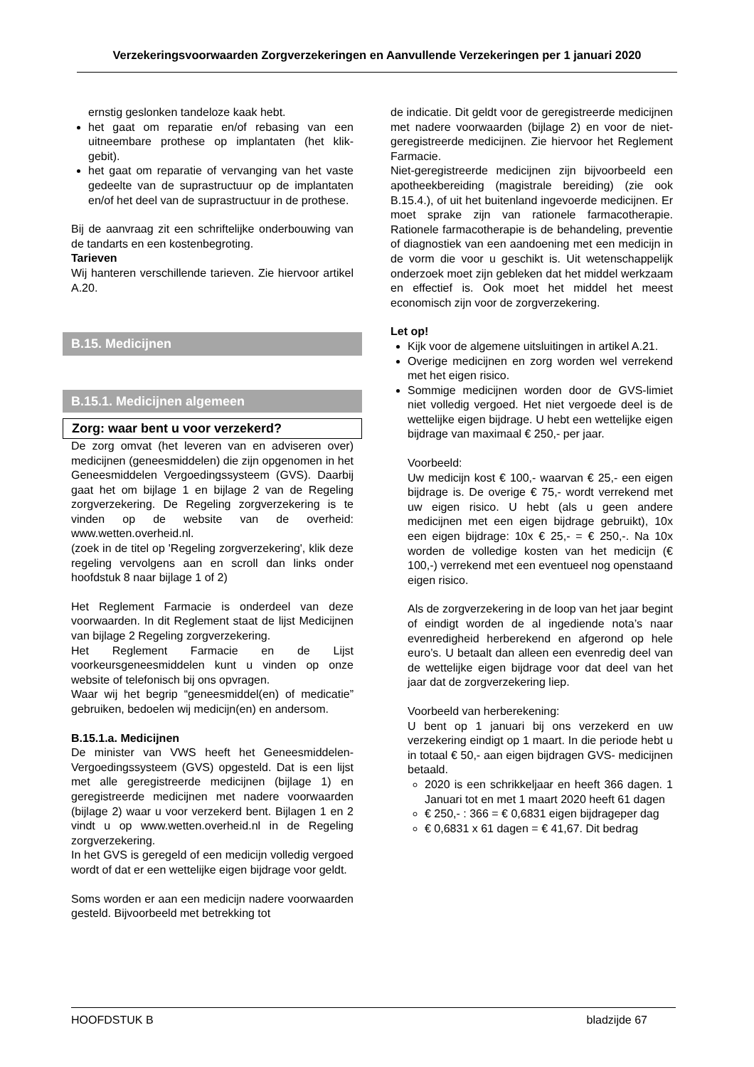Verzekeringsvoorwaarden Zorgverzekeringen en Aanvullende Verzekeringen per 1 januari 2020
ernstig geslonken tandeloze kaak hebt.
het gaat om reparatie en/of rebasing van een uitneembare prothese op implantaten (het klik-gebit).
het gaat om reparatie of vervanging van het vaste gedeelte van de suprastructuur op de implantaten en/of het deel van de suprastructuur in de prothese.
Bij de aanvraag zit een schriftelijke onderbouwing van de tandarts en een kostenbegroting.
Tarieven
Wij hanteren verschillende tarieven. Zie hiervoor artikel A.20.
B.15. Medicijnen
B.15.1. Medicijnen algemeen
Zorg: waar bent u voor verzekerd?
De zorg omvat (het leveren van en adviseren over) medicijnen (geneesmiddelen) die zijn opgenomen in het Geneesmiddelen Vergoedingssysteem (GVS). Daarbij gaat het om bijlage 1 en bijlage 2 van de Regeling zorgverzekering. De Regeling zorgverzekering is te vinden op de website van de overheid: www.wetten.overheid.nl.
(zoek in de titel op 'Regeling zorgverzekering', klik deze regeling vervolgens aan en scroll dan links onder hoofdstuk 8 naar bijlage 1 of 2)
Het Reglement Farmacie is onderdeel van deze voorwaarden. In dit Reglement staat de lijst Medicijnen van bijlage 2 Regeling zorgverzekering.
Het Reglement Farmacie en de Lijst voorkeursgeneesmiddelen kunt u vinden op onze website of telefonisch bij ons opvragen.
Waar wij het begrip “geneesmiddel(en) of medicatie” gebruiken, bedoelen wij medicijn(en) en andersom.
B.15.1.a. Medicijnen
De minister van VWS heeft het Geneesmiddelen-Vergoedingssysteem (GVS) opgesteld. Dat is een lijst met alle geregistreerde medicijnen (bijlage 1) en geregistreerde medicijnen met nadere voorwaarden (bijlage 2) waar u voor verzekerd bent. Bijlagen 1 en 2 vindt u op www.wetten.overheid.nl in de Regeling zorgverzekering.
In het GVS is geregeld of een medicijn volledig vergoed wordt of dat er een wettelijke eigen bijdrage voor geldt.
Soms worden er aan een medicijn nadere voorwaarden gesteld. Bijvoorbeeld met betrekking tot
de indicatie. Dit geldt voor de geregistreerde medicijnen met nadere voorwaarden (bijlage 2) en voor de niet-geregistreerde medicijnen. Zie hiervoor het Reglement Farmacie.
Niet-geregistreerde medicijnen zijn bijvoorbeeld een apotheekbereiding (magistrale bereiding) (zie ook B.15.4.), of uit het buitenland ingevoerde medicijnen. Er moet sprake zijn van rationele farmacotherapie. Rationele farmacotherapie is de behandeling, preventie of diagnostiek van een aandoening met een medicijn in de vorm die voor u geschikt is. Uit wetenschappelijk onderzoek moet zijn gebleken dat het middel werkzaam en effectief is. Ook moet het middel het meest economisch zijn voor de zorgverzekering.
Let op!
Kijk voor de algemene uitsluitingen in artikel A.21.
Overige medicijnen en zorg worden wel verrekend met het eigen risico.
Sommige medicijnen worden door de GVS-limiet niet volledig vergoed. Het niet vergoede deel is de wettelijke eigen bijdrage. U hebt een wettelijke eigen bijdrage van maximaal € 250,- per jaar.
Voorbeeld:
Uw medicijn kost € 100,- waarvan € 25,- een eigen bijdrage is. De overige € 75,- wordt verrekend met uw eigen risico. U hebt (als u geen andere medicijnen met een eigen bijdrage gebruikt), 10x een eigen bijdrage: 10x € 25,- = € 250,-. Na 10x worden de volledige kosten van het medicijn (€ 100,-) verrekend met een eventueel nog openstaand eigen risico.
Als de zorgverzekering in de loop van het jaar begint of eindigt worden de al ingediende nota’s naar evenredigheid herberekend en afgerond op hele euro’s. U betaalt dan alleen een evenredig deel van de wettelijke eigen bijdrage voor dat deel van het jaar dat de zorgverzekering liep.
Voorbeeld van herberekening:
U bent op 1 januari bij ons verzekerd en uw verzekering eindigt op 1 maart. In die periode hebt u in totaal € 50,- aan eigen bijdragen GVS- medicijnen betaald.
2020 is een schrikkeljaar en heeft 366 dagen. 1 Januari tot en met 1 maart 2020 heeft 61 dagen
€ 250,- : 366 = € 0,6831 eigen bijdrageper dag
€ 0,6831 x 61 dagen = € 41,67. Dit bedrag
HOOFDSTUK B bladzijde 67